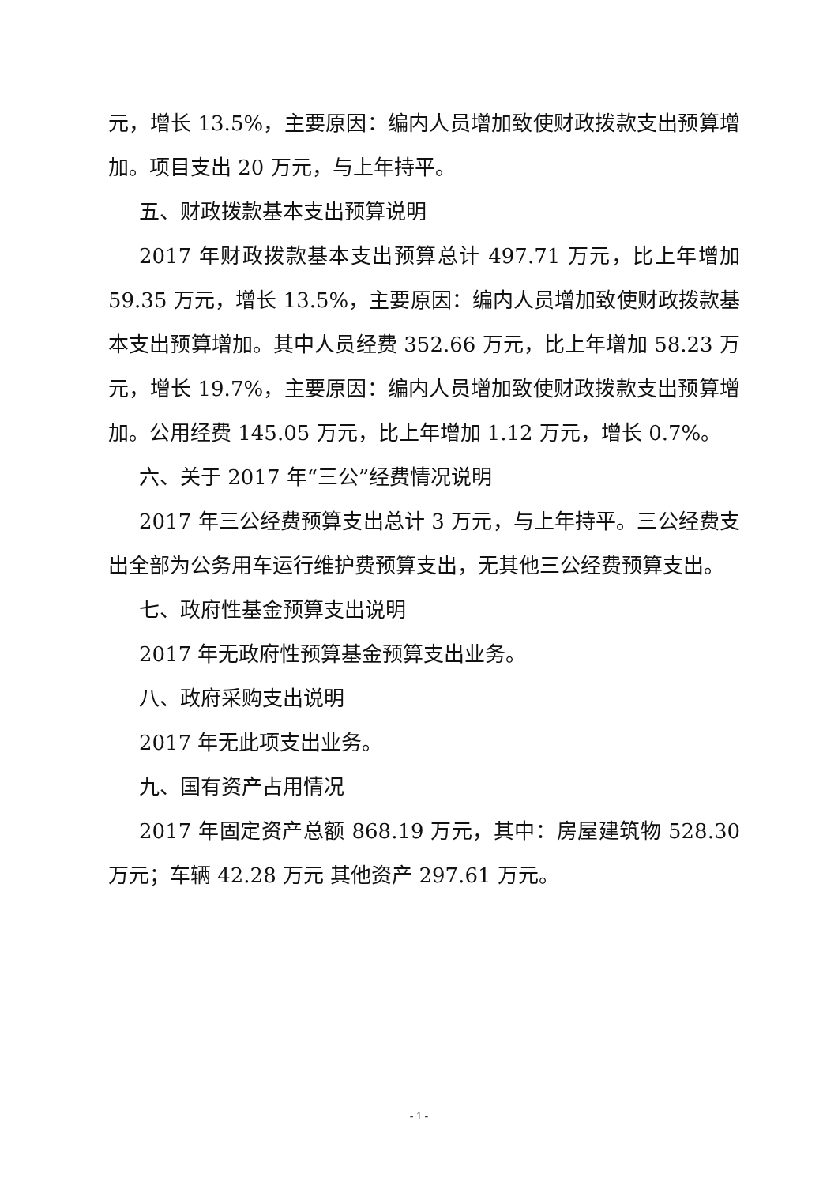元，增长 13.5%，主要原因：编内人员增加致使财政拨款支出预算增加。项目支出 20 万元，与上年持平。
五、财政拨款基本支出预算说明
2017 年财政拨款基本支出预算总计 497.71 万元，比上年增加 59.35 万元，增长 13.5%，主要原因：编内人员增加致使财政拨款基本支出预算增加。其中人员经费 352.66 万元，比上年增加 58.23 万元，增长 19.7%，主要原因：编内人员增加致使财政拨款支出预算增加。公用经费 145.05 万元，比上年增加 1.12 万元，增长 0.7%。
六、关于 2017 年“三公”经费情况说明
2017 年三公经费预算支出总计 3 万元，与上年持平。三公经费支出全部为公务用车运行维护费预算支出，无其他三公经费预算支出。
七、政府性基金预算支出说明
2017 年无政府性预算基金预算支出业务。
八、政府采购支出说明
2017 年无此项支出业务。
九、国有资产占用情况
2017 年固定资产总额 868.19 万元，其中：房屋建筑物 528.30 万元；车辆 42.28 万元 其他资产 297.61 万元。
- 1 -